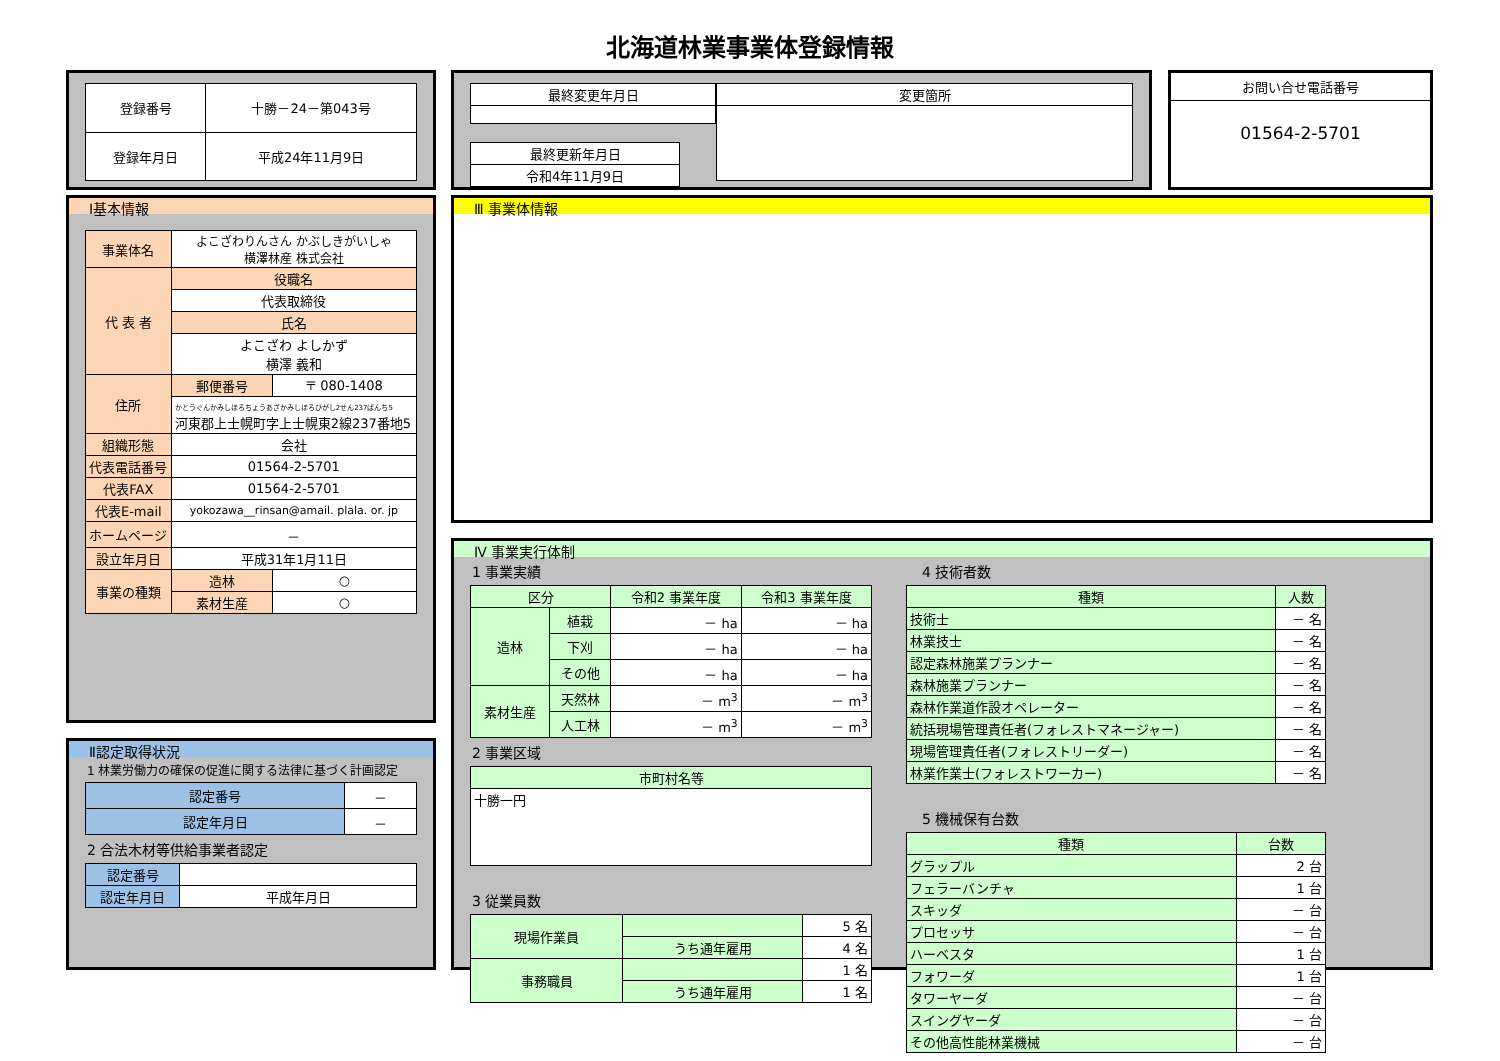北海道林業事業体登録情報
| 登録番号 | 十勝－24－第043号 |
| 登録年月日 | 平成24年11月9日 |
| 最終変更年月日 |
| 最終更新年月日 |
| 令和4年11月9日 |
| 変更箇所 |
お問い合せ電話番号
01564-2-5701
Ⅰ基本情報
| 事業体名 | よこざわりんさん かぶしきがいしゃ 横澤林産 株式会社 | |
| 代 表 者 | 役職名 | |
| | 代表取締役 | |
| | 氏名 | |
| | よこざわ よしかず 横澤 義和 | |
| 住所 | 郵便番号 | 〒 080-1408 |
| | かとうぐんかみしほろちょうあざかみしほろひがし2せん237ばんち5 河東郡上士幌町字上士幌東2線237番地5 | |
| 組織形態 | 会社 | |
| 代表電話番号 | 01564-2-5701 | |
| 代表FAX | 01564-2-5701 | |
| 代表E-mail | yokozawa__rinsan@amail. plala. or. jp | |
| ホームページ | － | |
| 設立年月日 | 平成31年1月11日 | |
| 事業の種類 | 造林 | ○ |
| | 素材生産 | ○ |
Ⅱ認定取得状況
1 林業労働力の確保の促進に関する法律に基づく計画認定
| 認定番号 | － |
| 認定年月日 | － |
2 合法木材等供給事業者認定
| 認定番号 | |
| 認定年月日 | 平成年月日 |
Ⅲ 事業体情報
Ⅳ 事業実行体制
1 事業実績
| 区分 | | 令和2 事業年度 | 令和3 事業年度 |
| 造林 | 植栽 | － ha | － ha |
| | 下刈 | － ha | － ha |
| | その他 | － ha | － ha |
| 素材生産 | 天然林 | － m<sup>3</sup> | － m<sup>3</sup> |
| | 人工林 | － m<sup>3</sup> | － m<sup>3</sup> |
2 事業区域
| 市町村名等 |
| 十勝一円 |
3 従業員数
| 現場作業員 | | 5 名 |
| | うち通年雇用 | 4 名 |
| 事務職員 | | 1 名 |
| | うち通年雇用 | 1 名 |
4 技術者数
| 種類 | 人数 |
| 技術士 | － 名 |
| 林業技士 | － 名 |
| 認定森林施業プランナー | － 名 |
| 森林施業プランナー | － 名 |
| 森林作業道作設オペレーター | － 名 |
| 統括現場管理責任者(フォレストマネージャー) | － 名 |
| 現場管理責任者(フォレストリーダー) | － 名 |
| 林業作業士(フォレストワーカー) | － 名 |
5 機械保有台数
| 種類 | 台数 |
| グラップル | 2 台 |
| フェラーバンチャ | 1 台 |
| スキッダ | － 台 |
| プロセッサ | － 台 |
| ハーベスタ | 1 台 |
| フォワーダ | 1 台 |
| タワーヤーダ | － 台 |
| スイングヤーダ | － 台 |
| その他高性能林業機械 | － 台 |